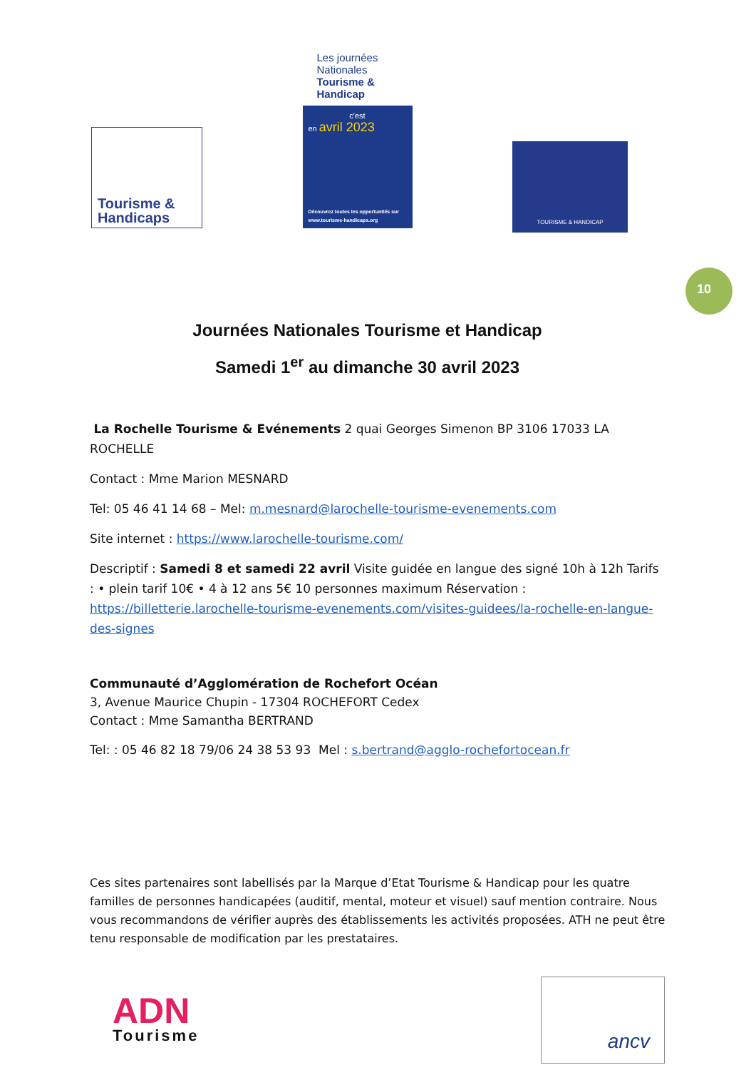Tourisme &
Handicaps
Les journées Nationales Tourisme & Handicap
c'est
en avril 2023
Découvrez toutes les opportunités sur www.tourisme-handicaps.org
TOURISME & HANDICAP
10
Journées Nationales Tourisme et Handicap
Samedi 1<sup>er</sup> au dimanche 30 avril 2023
La Rochelle Tourisme & Evénements 2 quai Georges Simenon BP 3106 17033 LA ROCHELLE
Contact : Mme Marion MESNARD
Tel: 05 46 41 14 68 – Mel: m.mesnard@larochelle-tourisme-evenements.com
Site internet : https://www.larochelle-tourisme.com/
Descriptif : Samedi 8 et samedi 22 avril Visite guidée en langue des signé 10h à 12h Tarifs : • plein tarif 10€ • 4 à 12 ans 5€ 10 personnes maximum Réservation : https://billetterie.larochelle-tourisme-evenements.com/visites-guidees/la-rochelle-en-langue-des-signes
Communauté d’Agglomération de Rochefort Océan
3, Avenue Maurice Chupin - 17304 ROCHEFORT Cedex
Contact : Mme Samantha BERTRAND
Tel: : 05 46 82 18 79/06 24 38 53 93 Mel : s.bertrand@agglo-rochefortocean.fr
Ces sites partenaires sont labellisés par la Marque d’Etat Tourisme & Handicap pour les quatre familles de personnes handicapées (auditif, mental, moteur et visuel) sauf mention contraire. Nous vous recommandons de vérifier auprès des établissements les activités proposées. ATH ne peut être tenu responsable de modification par les prestataires.
ADN
Tourisme
ancv